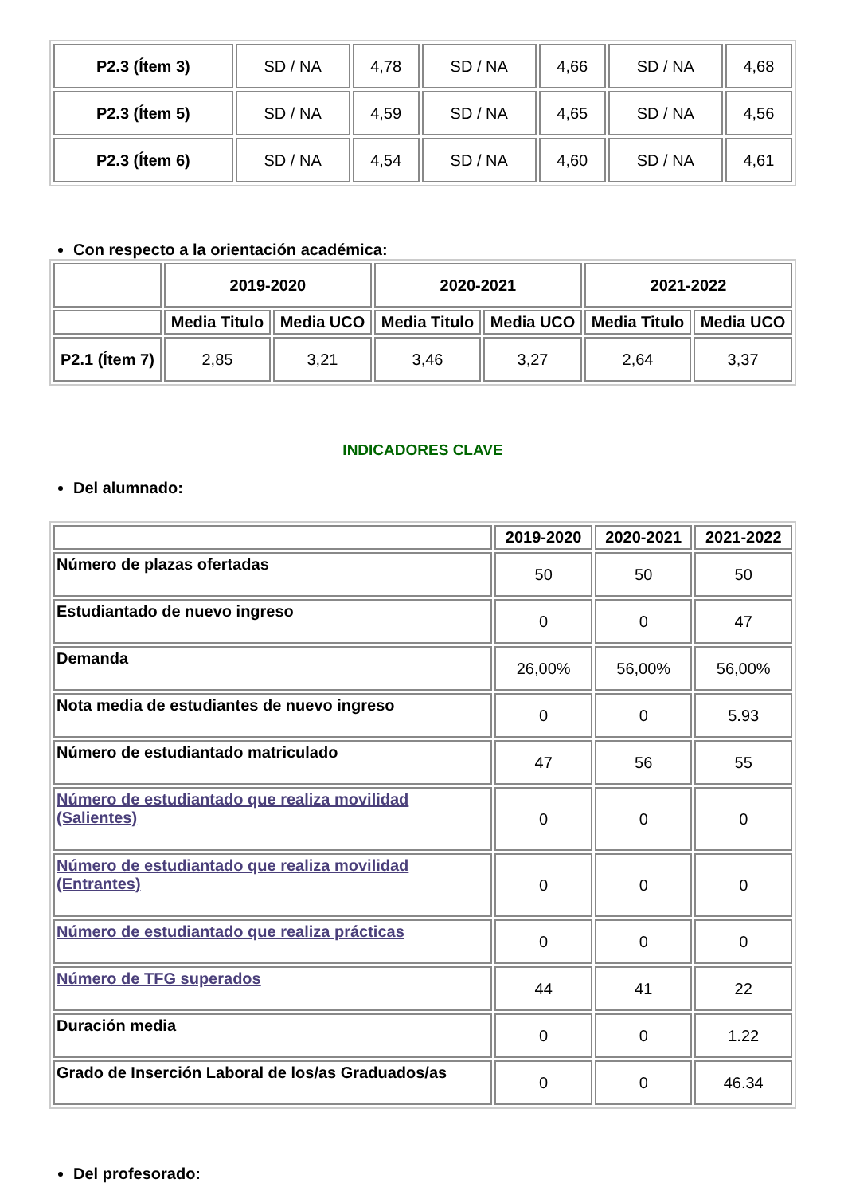| P2.3 (Ítem 3) | SD / NA | 4,78 | SD / NA | 4,66 | SD / NA | 4,68 |
| P2.3 (Ítem 5) | SD / NA | 4,59 | SD / NA | 4,65 | SD / NA | 4,56 |
| P2.3 (Ítem 6) | SD / NA | 4,54 | SD / NA | 4,60 | SD / NA | 4,61 |
Con respecto a la orientación académica:
| | 2019-2020 | | 2020-2021 | | 2021-2022 | |
| --- | --- | --- | --- | --- | --- | --- |
| | Media Titulo | Media UCO | Media Titulo | Media UCO | Media Titulo | Media UCO |
| P2.1 (Ítem 7) | 2,85 | 3,21 | 3,46 | 3,27 | 2,64 | 3,37 |
INDICADORES CLAVE
Del alumnado:
| | 2019-2020 | 2020-2021 | 2021-2022 |
| --- | --- | --- | --- |
| Número de plazas ofertadas | 50 | 50 | 50 |
| Estudiantado de nuevo ingreso | 0 | 0 | 47 |
| Demanda | 26,00% | 56,00% | 56,00% |
| Nota media de estudiantes de nuevo ingreso | 0 | 0 | 5.93 |
| Número de estudiantado matriculado | 47 | 56 | 55 |
| Número de estudiantado que realiza movilidad (Salientes) | 0 | 0 | 0 |
| Número de estudiantado que realiza movilidad (Entrantes) | 0 | 0 | 0 |
| Número de estudiantado que realiza prácticas | 0 | 0 | 0 |
| Número de TFG superados | 44 | 41 | 22 |
| Duración media | 0 | 0 | 1.22 |
| Grado de Inserción Laboral de los/as Graduados/as | 0 | 0 | 46.34 |
Del profesorado: